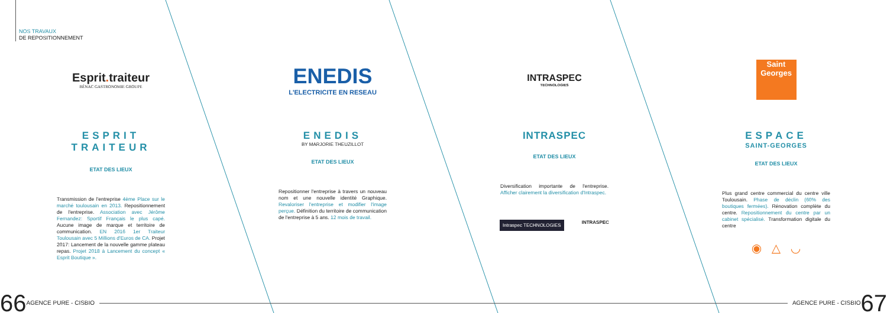NOS TRAVAUX
DE REPOSITIONNEMENT
Esprit. traiteur
BÉNAC GASTRONOMIE GROUPE
ESPRIT
TRAITEUR
ETAT DES LIEUX
Transmission de l'entreprise 4ème Place sur le marché toulousain en 2013. Repositionnement de l'entreprise. Association avec Jérôme Fernandez: Sportif Français le plus capé. Aucune image de marque et territoire de communication. EN 2016 1er Traiteur Toulousain avec 5 Millions d'Euros de CA. Projet 2017: Lancement de la nouvelle gamme plateau repas. Projet 2018 à Lancement du concept « Esprit Boutique ».
ENEDIS
L'ELECTRICITE EN RESEAU
ENEDIS
BY MARJORIE THEUZILLOT
ETAT DES LIEUX
Repositionner l'entreprise à travers un nouveau nom et une nouvelle identité Graphique. Revaloriser l'entreprise et modifier l'image perçue. Définition du territoire de communication de l'entreprise à 5 ans. 12 mois de travail.
INTRASPEC
TECHNOLOGIES
INTRASPEC
ETAT DES LIEUX
Diversification importante de l'entreprise. Afficher clairement la diversification d'Intraspec.
Intraspec TECHNOLOGIES INTRASPEC
Saint Georges
ESPACE
SAINT-GEORGES
ETAT DES LIEUX
Plus grand centre commercial du centre ville Toulousain. Phase de déclin (60% des boutiques fermées). Rénovation complète du centre. Repositionnement du centre par un cabinet spécialisé. Transformation digitale du centre
◉ △ ◡
66 AGENCE PURE - CISBIO AGENCE PURE - CISBIO 67